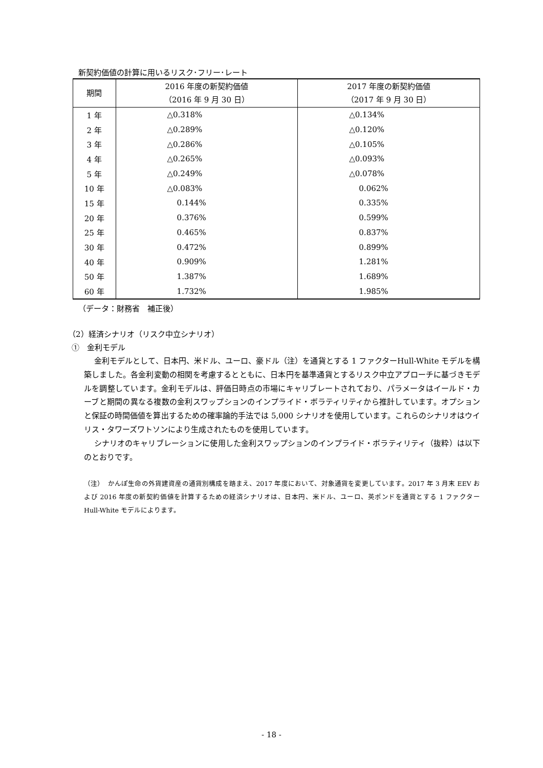新契約価値の計算に用いるリスク･フリー･レート
| 期間 | 2016 年度の新契約価値 （2016 年 9 月 30 日） | 2017 年度の新契約価値 （2017 年 9 月 30 日） |
| --- | --- | --- |
| 1 年 | △0.318% | △0.134% |
| 2 年 | △0.289% | △0.120% |
| 3 年 | △0.286% | △0.105% |
| 4 年 | △0.265% | △0.093% |
| 5 年 | △0.249% | △0.078% |
| 10 年 | △0.083% | 0.062% |
| 15 年 | 0.144% | 0.335% |
| 20 年 | 0.376% | 0.599% |
| 25 年 | 0.465% | 0.837% |
| 30 年 | 0.472% | 0.899% |
| 40 年 | 0.909% | 1.281% |
| 50 年 | 1.387% | 1.689% |
| 60 年 | 1.732% | 1.985% |
（データ：財務省　補正後）
（2）経済シナリオ（リスク中立シナリオ）
①　金利モデル
金利モデルとして、日本円、米ドル、ユーロ、豪ドル（注）を通貨とする 1 ファクターHull-White モデルを構築しました。各金利変動の相関を考慮するとともに、日本円を基準通貨とするリスク中立アプローチに基づきモデルを調整しています。金利モデルは、評価日時点の市場にキャリブレートされており、パラメータはイールド・カーブと期間の異なる複数の金利スワップションのインプライド・ボラティリティから推計しています。オプションと保証の時間価値を算出するための確率論的手法では 5,000 シナリオを使用しています。これらのシナリオはウイリス・タワーズワトソンにより生成されたものを使用しています。
シナリオのキャリブレーションに使用した金利スワップションのインプライド・ボラティリティ（抜粋）は以下のとおりです。
（注）　かんぽ生命の外貨建資産の通貨別構成を踏まえ、2017 年度において、対象通貨を変更しています。2017 年 3 月末 EEV および 2016 年度の新契約価値を計算するための経済シナリオは、日本円、米ドル、ユーロ、英ポンドを通貨とする 1 ファクターHull-White モデルによります。
- 18 -